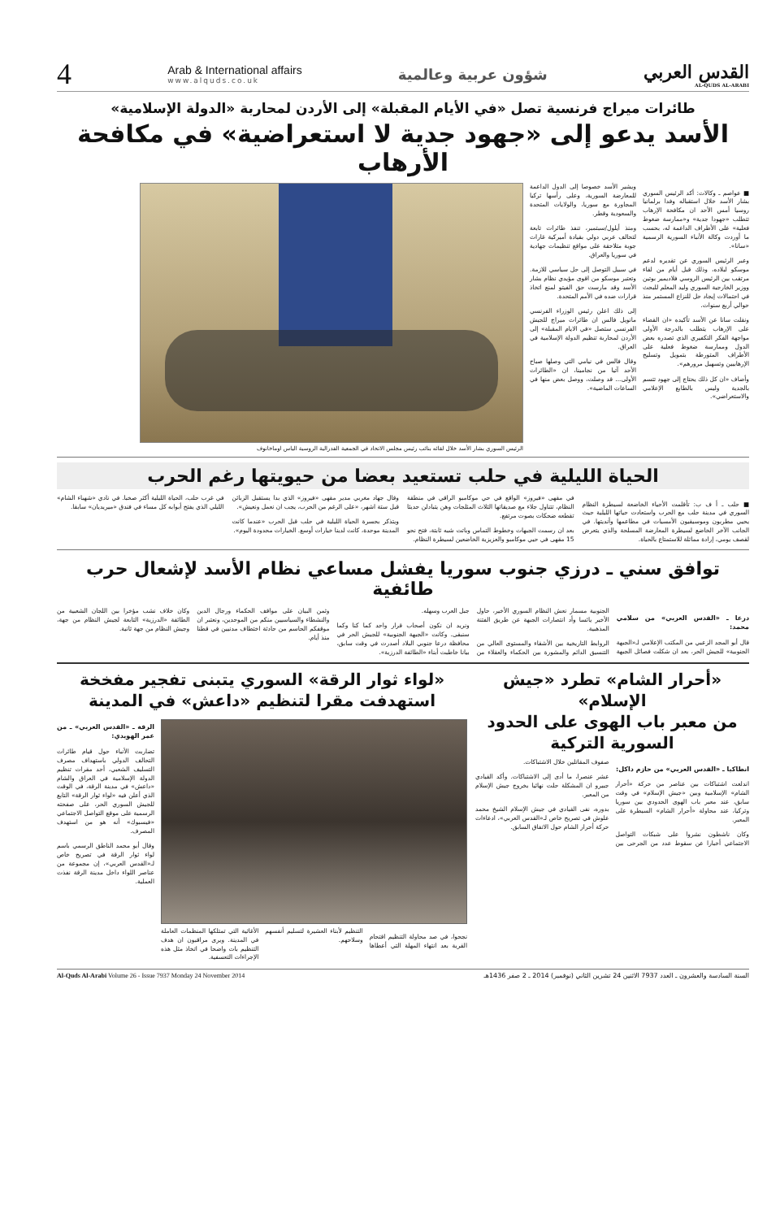4
Arab & International affairs
www.alquds.co.uk
شؤون عربية وعالمية
القدس العربي
AL-QUDS AL-ARABI
طائرات ميراج فرنسية تصل «في الأيام المقبلة» إلى الأردن لمحاربة «الدولة الإسلامية»
الأسد يدعو إلى «جهود جدية لا استعراضية» في مكافحة الأرهاب
■ عواصم ـ وكالات: أكد الرئيس السوري بشار الأسد خلال استقباله وفدا برلمانيا روسيا أمس الأحد ان مكافحة الإرهاب تتطلب «جهودا جدية» و«ممارسة ضغوط فعلية» على الأطراف الداعمة له، بحسب ما أوردت وكالة الأنباء السورية الرسمية «سانا».
وعبر الرئيس السوري عن تقديره لدعم موسكو لبلاده، وذلك قبل أيام من لقاء مرتقب بين الرئيس الروسي فلاديمير بوتين ووزير الخارجية السوري وليد المعلم للبحث في احتمالات إيجاد حل للنزاع المستمر منذ حوالي أربع سنوات.
ونقلت سانا عن الأسد تأكيده «ان القضاء على الإرهاب يتطلب بالدرجة الأولى مواجهة الفكر التكفيري الذي تصدره بعض الدول وممارسة ضغوط فعلية على الأطراف المتورطة بتمويل وتسليح الإرهابيين وتسهيل مرورهم».
وأضاف «ان كل ذلك يحتاج إلى جهود تتسم بالجدية وليس بالطابع الإعلامي والاستعراضي».
ويشير الأسد خصوصا إلى الدول الداعمة للمعارضة السورية، وعلى رأسها تركيا المجاورة مع سوريا، والولايات المتحدة والسعودية وقطر.
ومنذ أيلول/سبتمبر، تنفذ طائرات تابعة لتحالف عربي دولي بقيادة أميركية غارات جوية متلاحقة على مواقع تنظيمات جهادية في سوريا والعراق.
في سبيل التوصل إلى حل سياسي للازمة. وتعتبر موسكو من اقوى مؤيدي نظام بشار الأسد وقد مارست حق الفيتو لمنع اتخاذ قرارات ضده في الأمم المتحدة.
إلى ذلك اعلن رئيس الوزراء الفرنسي مانويل فالس ان طائرات ميراج للجيش الفرنسي ستصل «في الايام المقبلة» إلى الأردن لمحاربة تنظيم الدولة الإسلامية في العراق.
وقال فالس في نيامي التي وصلها صباح الأحد آتيا من نجامينا، ان «الطائرات الأولى... قد وصلت، ووصل بعض منها في الساعات الماضية».
الرئيس السوري بشار الأسد خلال لقائه بنائب رئيس مجلس الاتحاد في الجمعية الفدرالية الروسية الياس اوماخانوف
الحياة الليلية في حلب تستعيد بعضا من حيويتها رغم الحرب
■ حلب ـ أ ف ب: تأقلمت الأحياء الخاضعة لسيطرة النظام السوري في مدينة حلب مع الحرب واستعادت حياتها الليلية حيث يحيي مطربون وموسيقيون الأمسيات في مطاعمها وأنديتها. في الجانب الآخر الخاضع لسيطرة المعارضة المسلحة والذي يتعرض لقصف يومي، إرادة مماثلة للاستمتاع بالحياة.
في مقهى «فيروز» الواقع في حي موكامبو الراقي في منطقة النظام، تتناول جلاء مع صديقاتها الثلاث المثلجات وهن يتبادلن حديثا تقطعه ضحكات بصوت مرتفع.
بعد ان رسمت الجبهات وخطوط التماس وباتت شبه ثابتة، فتح نحو 15 مقهى في حيي موكامبو والعزيزية الخاضعين لسيطرة النظام.
وقال جهاد مغربي مدير مقهى «فيروز» الذي بدا يستقبل الزبائن قبل ستة اشهر، «على الرغم من الحرب، يجب ان نعمل ونعيش».
ويتذكر بحسرة الحياة الليلية في حلب قبل الحرب «عندما كانت المدينة موحدة، كانت لدينا خيارات أوسع. الخيارات محدودة اليوم».
في غرب حلب، الحياة الليلية أكثر صخبا. في نادي «شهباء الشام» الليلي الذي يفتح أبوابه كل مساء في فندق «ميريديان» سابقا.
توافق سني ـ درزي جنوب سوريا يفشل مساعي نظام الأسد لإشعال حرب طائفية
درعا ـ «القدس العربي» من سلامي محمد:
قال أبو المجد الزعبي من المكتب الإعلامي لـ«الجبهة الجنوبية» للجيش الحر، بعد ان شكلت فصائل الجبهة الجنوبية مسمار نعش النظام السوري الأخير، حاول الأخير يائسا وأد انتصارات الجبهة عن طريق الفتنة المذهبية.
الروابط التاريخية بين الأشقاء والمستوى العالي من التنسيق الدائم والمشورة بين الحكماء والعقلاء من جبل العرب وسهله.
ونريد ان نكون أصحاب قرار واحد كما كنا وكما سنبقى. وكانت «الجبهة الجنوبية» للجيش الحر في محافظة درعا جنوبي البلاد أصدرت في وقت سابق، بيانا خاطبت أبناء «الطائفة الدرزية».
وثمن البيان على مواقف الحكماء ورجال الدين والنشطاء والسياسيين منكم من الموحدين، ونعتبر ان موقفكم الحاسم من حادثة اختطاف مدنيين في قطنا منذ أيام.
وكان خلاف نشب مؤخرا بين اللجان الشعبية من الطائفة «الدرزية» التابعة لجيش النظام من جهة، وجيش النظام من جهة ثانية.
«لواء ثوار الرقة» السوري يتبنى تفجير مفخخة
استهدفت مقرا لتنظيم «داعش» في المدينة
الرقة ـ «القدس العربي» ـ من عمر الهويدي:
تضاربت الأنباء حول قيام طائرات التحالف الدولي باستهداف مصرف التسليف الشعبي، أحد مقرات تنظيم الدولة الإسلامية في العراق والشام «داعش» في مدينة الرقة، في الوقت الذي أعلن فيه «لواء ثوار الرقة» التابع للجيش السوري الحر، على صفحته الرسمية على موقع التواصل الاجتماعي «فيسبوك» أنه هو من استهدف المصرف.
وقال أبو محمد الناطق الرسمي باسم لواء ثوار الرقة في تصريح خاص لـ«القدس العربي»، إن مجموعة من عناصر اللواء داخل مدينة الرقة نفذت العملية.
نجحوا، في صد محاولة التنظيم اقتحام القرية بعد انتهاء المهلة التي أعطاها التنظيم لأبناء العشيرة لتسليم أنفسهم وسلاحهم.
الأغاثية التي تمتلكها المنظمات العاملة في المدينة. ويرى مراقبون ان هدف التنظيم بات واضحا في اتخاذ مثل هذه الإجراءات التعسفية.
«أحرار الشام» تطرد «جيش الإسلام»
من معبر باب الهوى على الحدود السورية التركية
انطاكيا ـ «القدس العربي» من حازم داكل:
اندلعت اشتباكات بين عناصر من حركة «أحرار الشام» الإسلامية وبين «جيش الإسلام» في وقت سابق، عند معبر باب الهوى الحدودي بين سوريا وتركيا، عند محاولة «أحرار الشام» السيطرة على المعبر.
وكان ناشطون نشروا على شبكات التواصل الاجتماعي أخبارا عن سقوط عدد من الجرحى بين صفوف المقاتلين خلال الاشتباكات.
عشر عنصرا، ما أدى إلى الاشتباكات. وأكد القيادي جبيرو ان المشكلة حلت نهائيا بخروج جيش الإسلام من المعبر.
بدوره، نفى القيادي في جيش الإسلام الشيخ محمد علوش في تصريح خاص لـ«القدس العربي»، ادعاءات حركة أحرار الشام حول الاتفاق السابق.
Al-Quds Al-Arabi Volume 26 - Issue 7937 Monday 24 November 2014
السنة السادسة والعشرون ـ العدد 7937 الاثنين 24 تشرين الثاني (نوفمبر) 2014 ـ 2 صفر 1436هـ